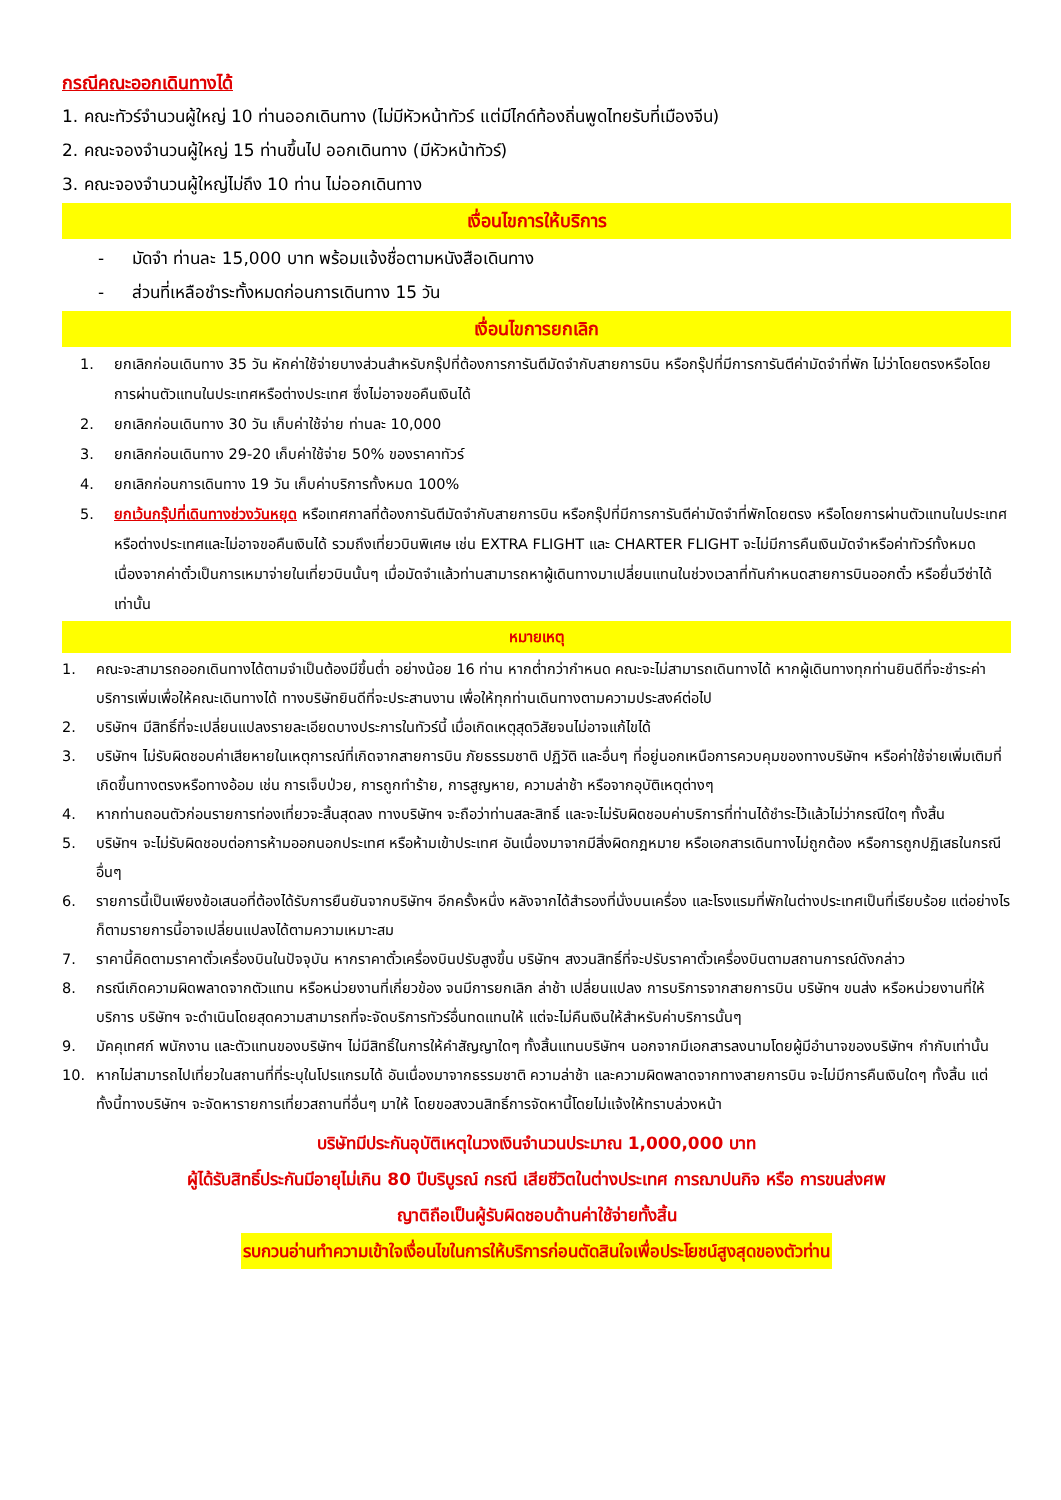กรณีคณะออกเดินทางได้
1. คณะทัวร์จำนวนผู้ใหญ่ 10 ท่านออกเดินทาง (ไม่มีหัวหน้าทัวร์ แต่มีไกด์ท้องถิ่นพูดไทยรับที่เมืองจีน)
2. คณะจองจำนวนผู้ใหญ่ 15 ท่านขึ้นไป ออกเดินทาง (มีหัวหน้าทัวร์)
3. คณะจองจำนวนผู้ใหญ่ไม่ถึง 10 ท่าน ไม่ออกเดินทาง
เงื่อนไขการให้บริการ
- มัดจำ ท่านละ 15,000 บาท พร้อมแจ้งชื่อตามหนังสือเดินทาง
- ส่วนที่เหลือชำระทั้งหมดก่อนการเดินทาง 15 วัน
เงื่อนไขการยกเลิก
1. ยกเลิกก่อนเดินทาง 35 วัน หักค่าใช้จ่ายบางส่วนสำหรับกรุ๊ปที่ต้องการการันตีมัดจำกับสายการบิน หรือกรุ๊ปที่มีการการันตีค่ามัดจำที่พัก ไม่ว่าโดยตรงหรือโดยการผ่านตัวแทนในประเทศหรือต่างประเทศ ซึ่งไม่อาจขอคืนเงินได้
2. ยกเลิกก่อนเดินทาง 30 วัน เก็บค่าใช้จ่าย ท่านละ 10,000
3. ยกเลิกก่อนเดินทาง 29-20 เก็บค่าใช้จ่าย 50% ของราคาทัวร์
4. ยกเลิกก่อนการเดินทาง 19 วัน เก็บค่าบริการทั้งหมด 100%
5. ยกเว้นกรุ๊ปที่เดินทางช่วงวันหยุด หรือเทศกาลที่ต้องการันตีมัดจำกับสายการบิน หรือกรุ๊ปที่มีการการันตีค่ามัดจำที่พักโดยตรง หรือโดยการผ่านตัวแทนในประเทศหรือต่างประเทศและไม่อาจขอคืนเงินได้ รวมถึงเที่ยวบินพิเศษ เช่น EXTRA FLIGHT และ CHARTER FLIGHT จะไม่มีการคืนเงินมัดจำหรือค่าทัวร์ทั้งหมด เนื่องจากค่าตั๋วเป็นการเหมาจ่ายในเที่ยวบินนั้นๆ เมื่อมัดจำแล้วท่านสามารถหาผู้เดินทางมาเปลี่ยนแทนในช่วงเวลาที่ทันกำหนดสายการบินออกตั๋ว หรือยื่นวีซ่าได้เท่านั้น
หมายเหตุ
1. คณะจะสามารถออกเดินทางได้ตามจำเป็นต้องมีขึ้นต่ำ อย่างน้อย 16 ท่าน หากต่ำกว่ากำหนด คณะจะไม่สามารถเดินทางได้ หากผู้เดินทางทุกท่านยินดีที่จะชำระค่าบริการเพิ่มเพื่อให้คณะเดินทางได้ ทางบริษัทยินดีที่จะประสานงาน เพื่อให้ทุกท่านเดินทางตามความประสงค์ต่อไป
2. บริษัทฯ มีสิทธิ์ที่จะเปลี่ยนแปลงรายละเอียดบางประการในทัวร์นี้ เมื่อเกิดเหตุสุดวิสัยจนไม่อาจแก้ไขได้
3. บริษัทฯ ไม่รับผิดชอบค่าเสียหายในเหตุการณ์ที่เกิดจากสายการบิน ภัยธรรมชาติ ปฏิวัติ และอื่นๆ ที่อยู่นอกเหนือการควบคุมของทางบริษัทฯ หรือค่าใช้จ่ายเพิ่มเติมที่เกิดขึ้นทางตรงหรือทางอ้อม เช่น การเจ็บป่วย, การถูกทำร้าย, การสูญหาย, ความล่าช้า หรือจากอุบัติเหตุต่างๆ
4. หากท่านถอนตัวก่อนรายการท่องเที่ยวจะสิ้นสุดลง ทางบริษัทฯ จะถือว่าท่านสละสิทธิ์ และจะไม่รับผิดชอบค่าบริการที่ท่านได้ชำระไว้แล้วไม่ว่ากรณีใดๆ ทั้งสิ้น
5. บริษัทฯ จะไม่รับผิดชอบต่อการห้ามออกนอกประเทศ หรือห้ามเข้าประเทศ อันเนื่องมาจากมีสิ่งผิดกฎหมาย หรือเอกสารเดินทางไม่ถูกต้อง หรือการถูกปฏิเสธในกรณีอื่นๆ
6. รายการนี้เป็นเพียงข้อเสนอที่ต้องได้รับการยืนยันจากบริษัทฯ อีกครั้งหนึ่ง หลังจากได้สำรองที่นั่งบนเครื่อง และโรงแรมที่พักในต่างประเทศเป็นที่เรียบร้อย แต่อย่างไรก็ตามรายการนี้อาจเปลี่ยนแปลงได้ตามความเหมาะสม
7. ราคานี้คิดตามราคาตั๋วเครื่องบินในปัจจุบัน หากราคาตั๋วเครื่องบินปรับสูงขึ้น บริษัทฯ สงวนสิทธิ์ที่จะปรับราคาตั๋วเครื่องบินตามสถานการณ์ดังกล่าว
8. กรณีเกิดความผิดพลาดจากตัวแทน หรือหน่วยงานที่เกี่ยวข้อง จนมีการยกเลิก ล่าช้า เปลี่ยนแปลง การบริการจากสายการบิน บริษัทฯ ขนส่ง หรือหน่วยงานที่ให้บริการ บริษัทฯ จะดำเนินโดยสุดความสามารถที่จะจัดบริการทัวร์อื่นทดแทนให้ แต่จะไม่คืนเงินให้สำหรับค่าบริการนั้นๆ
9. มัคคุเทศก์ พนักงาน และตัวแทนของบริษัทฯ ไม่มีสิทธิ์ในการให้คำสัญญาใดๆ ทั้งสิ้นแทนบริษัทฯ นอกจากมีเอกสารลงนามโดยผู้มีอำนาจของบริษัทฯ กำกับเท่านั้น
10. หากไม่สามารถไปเที่ยวในสถานที่ที่ระบุในโปรแกรมได้ อันเนื่องมาจากธรรมชาติ ความล่าช้า และความผิดพลาดจากทางสายการบิน จะไม่มีการคืนเงินใดๆ ทั้งสิ้น แต่ทั้งนี้ทางบริษัทฯ จะจัดหารายการเที่ยวสถานที่อื่นๆ มาให้ โดยขอสงวนสิทธิ์การจัดหานี้โดยไม่แจ้งให้ทราบล่วงหน้า
บริษัทมีประกันอุบัติเหตุในวงเงินจำนวนประมาณ 1,000,000 บาท
ผู้ได้รับสิทธิ์ประกันมีอายุไม่เกิน 80 ปีบริบูรณ์ กรณี เสียชีวิตในต่างประเทศ การฌาปนกิจ หรือ การขนส่งศพ
ญาติถือเป็นผู้รับผิดชอบด้านค่าใช้จ่ายทั้งสิ้น
รบกวนอ่านทำความเข้าใจเงื่อนไขในการให้บริการก่อนตัดสินใจเพื่อประโยชน์สูงสุดของตัวท่าน